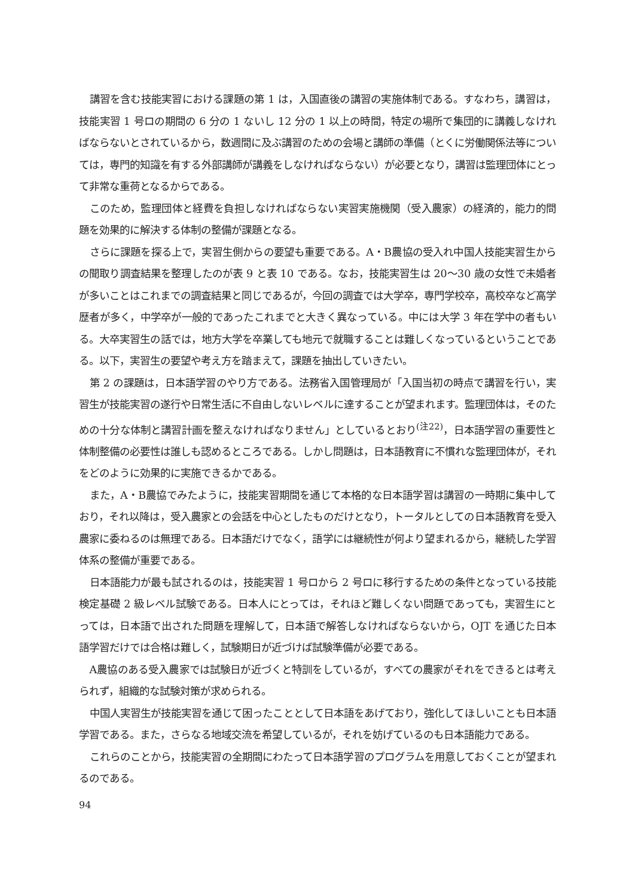講習を含む技能実習における課題の第 1 は，入国直後の講習の実施体制である。すなわち，講習は，技能実習 1 号ロの期間の 6 分の 1 ないし 12 分の 1 以上の時間，特定の場所で集団的に講義しなければならないとされているから，数週間に及ぶ講習のための会場と講師の準備（とくに労働関係法等については，専門的知識を有する外部講師が講義をしなければならない）が必要となり，講習は監理団体にとって非常な重荷となるからである。
このため，監理団体と経費を負担しなければならない実習実施機関（受入農家）の経済的，能力的問題を効果的に解決する体制の整備が課題となる。
さらに課題を探る上で，実習生側からの要望も重要である。A・B農協の受入れ中国人技能実習生からの聞取り調査結果を整理したのが表 9 と表 10 である。なお，技能実習生は 20〜30 歳の女性で未婚者が多いことはこれまでの調査結果と同じであるが，今回の調査では大学卒，専門学校卒，高校卒など高学歴者が多く，中学卒が一般的であったこれまでと大きく異なっている。中には大学 3 年在学中の者もいる。大卒実習生の話では，地方大学を卒業しても地元で就職することは難しくなっているということである。以下，実習生の要望や考え方を踏まえて，課題を抽出していきたい。
第 2 の課題は，日本語学習のやり方である。法務省入国管理局が「入国当初の時点で講習を行い，実習生が技能実習の遂行や日常生活に不自由しないレベルに達することが望まれます。監理団体は，そのための十分な体制と講習計画を整えなければなりません」としているとおり<sup>(注22)</sup>，日本語学習の重要性と体制整備の必要性は誰しも認めるところである。しかし問題は，日本語教育に不慣れな監理団体が，それをどのように効果的に実施できるかである。
また，A・B農協でみたように，技能実習期間を通じて本格的な日本語学習は講習の一時期に集中しており，それ以降は，受入農家との会話を中心としたものだけとなり，トータルとしての日本語教育を受入農家に委ねるのは無理である。日本語だけでなく，語学には継続性が何より望まれるから，継続した学習体系の整備が重要である。
日本語能力が最も試されるのは，技能実習 1 号ロから 2 号ロに移行するための条件となっている技能検定基礎 2 級レベル試験である。日本人にとっては，それほど難しくない問題であっても，実習生にとっては，日本語で出された問題を理解して，日本語で解答しなければならないから，OJT を通じた日本語学習だけでは合格は難しく，試験期日が近づけば試験準備が必要である。
A農協のある受入農家では試験日が近づくと特訓をしているが，すべての農家がそれをできるとは考えられず，組織的な試験対策が求められる。
中国人実習生が技能実習を通じて困ったこととして日本語をあげており，強化してほしいことも日本語学習である。また，さらなる地域交流を希望しているが，それを妨げているのも日本語能力である。
これらのことから，技能実習の全期間にわたって日本語学習のプログラムを用意しておくことが望まれるのである。
94